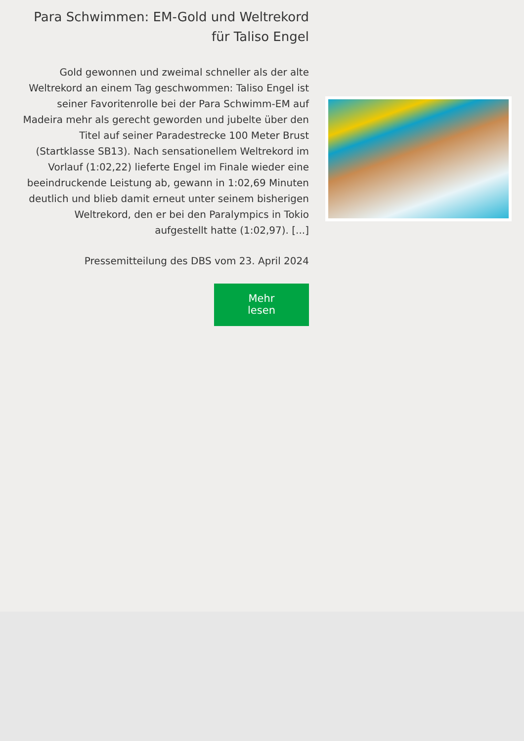Para Schwimmen: EM-Gold und Weltrekord für Taliso Engel
Gold gewonnen und zweimal schneller als der alte Weltrekord an einem Tag geschwommen: Taliso Engel ist seiner Favoritenrolle bei der Para Schwimm-EM auf Madeira mehr als gerecht geworden und jubelte über den Titel auf seiner Paradestrecke 100 Meter Brust (Startklasse SB13). Nach sensationellem Weltrekord im Vorlauf (1:02,22) lieferte Engel im Finale wieder eine beeindruckende Leistung ab, gewann in 1:02,69 Minuten deutlich und blieb damit erneut unter seinem bisherigen Weltrekord, den er bei den Paralympics in Tokio aufgestellt hatte (1:02,97). [...]
Pressemitteilung des DBS vom 23. April 2024
Mehr lesen